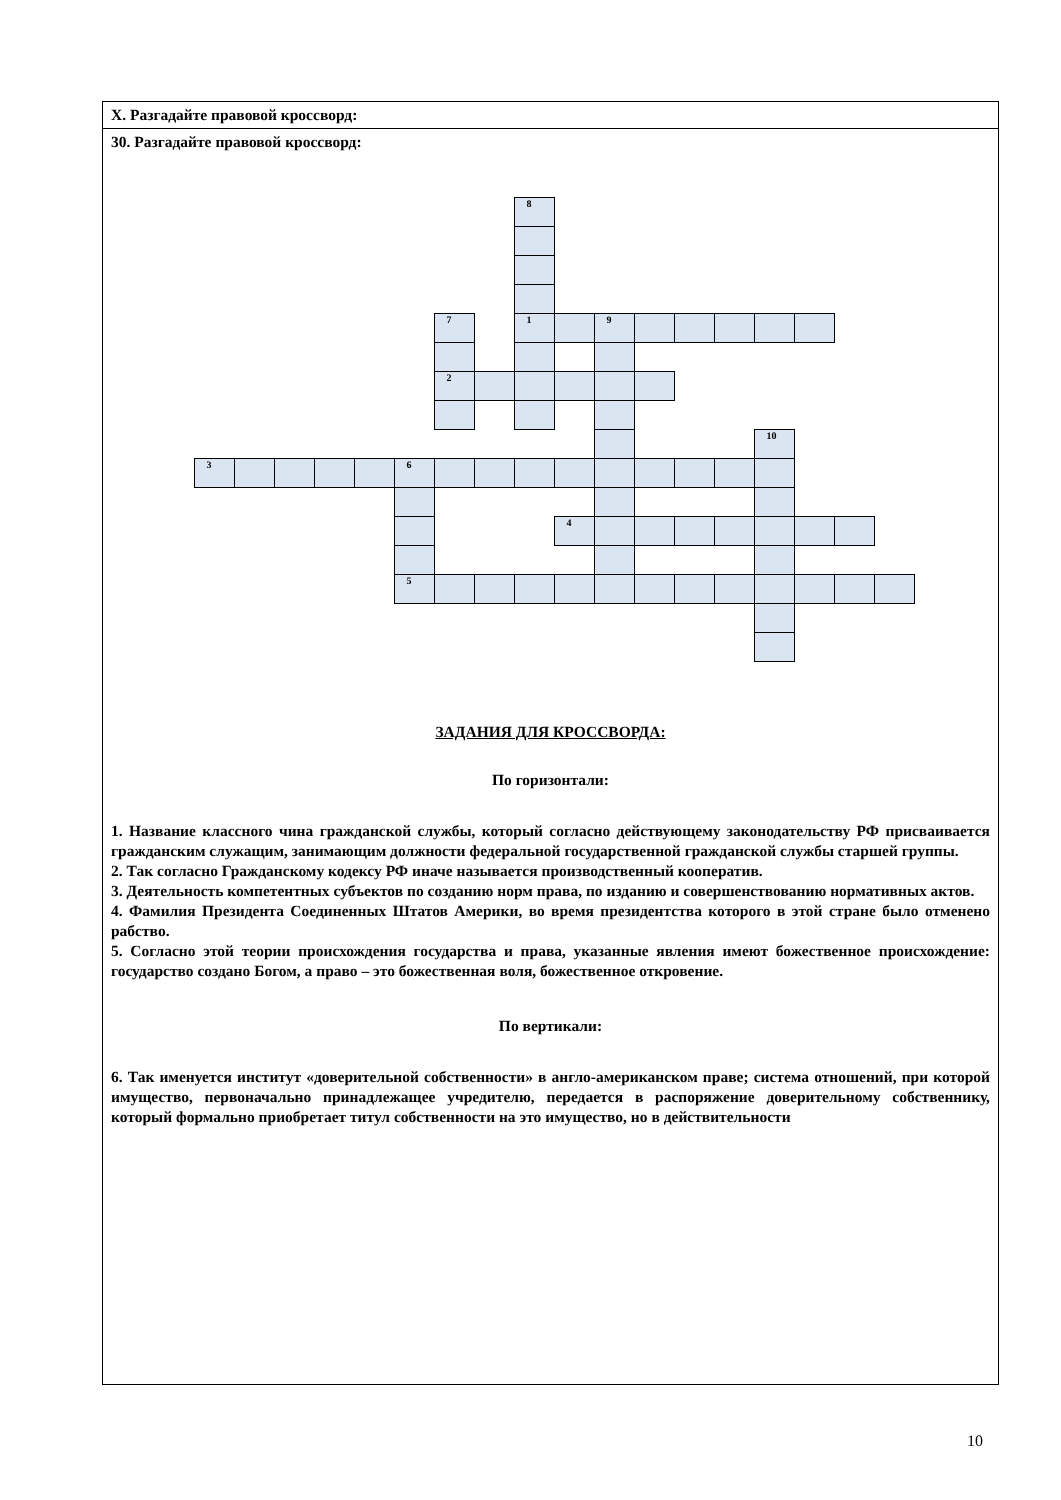X. Разгадайте правовой кроссворд:
30. Разгадайте правовой кроссворд:
8
7
1
9
2
10
3
6
4
5
ЗАДАНИЯ ДЛЯ КРОССВОРДА:
По горизонтали:
1. Название классного чина гражданской службы, который согласно действующему законодательству РФ присваивается гражданским служащим, занимающим должности федеральной государственной гражданской службы старшей группы.
2. Так согласно Гражданскому кодексу РФ иначе называется производственный кооператив.
3. Деятельность компетентных субъектов по созданию норм права, по изданию и совершенствованию нормативных актов.
4. Фамилия Президента Соединенных Штатов Америки, во время президентства которого в этой стране было отменено рабство.
5. Согласно этой теории происхождения государства и права, указанные явления имеют божественное происхождение: государство создано Богом, а право – это божественная воля, божественное откровение.
По вертикали:
6. Так именуется институт «доверительной собственности» в англо-американском праве; система отношений, при которой имущество, первоначально принадлежащее учредителю, передается в распоряжение доверительному собственнику, который формально приобретает титул собственности на это имущество, но в действительности
10